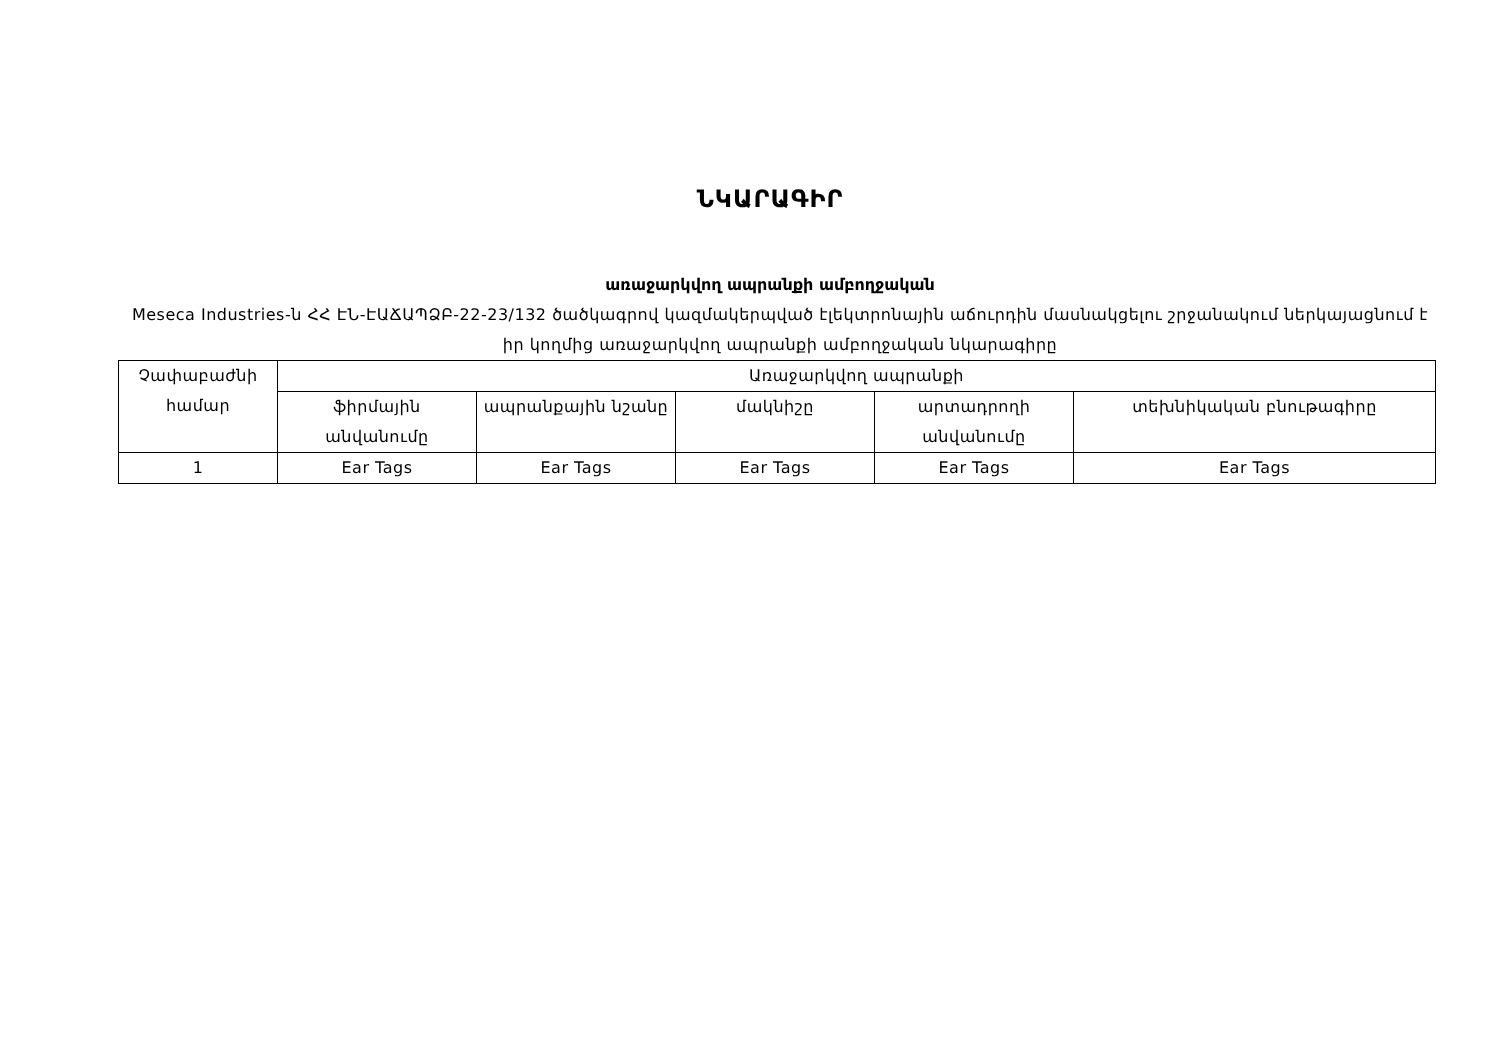ՆԿԱՐԱԳԻՐ
առաջարկվող ապրանքի ամբողջական
Meseca Industries-ն ՀՀ ԷՆ-ԷԱՃԱՊՁԲ-22-23/132 ծածկագրով կազմակերպված էլեկտրոնային աճուրդին մասնակցելու շրջանակում ներկայացնում է իր կողմից առաջարկվող ապրանքի ամբողջական նկարագիրը
| Չափաբաժնի համար | Առաջարկվող ապրանքի | | | | |
| --- | --- | --- | --- | --- | --- |
| | ֆիրմային անվանումը | ապրանքային նշանը | մակնիշը | արտադրողի անվանումը | տեխնիկական բնութագիրը |
| 1 | Ear Tags | Ear Tags | Ear Tags | Ear Tags | Ear Tags |